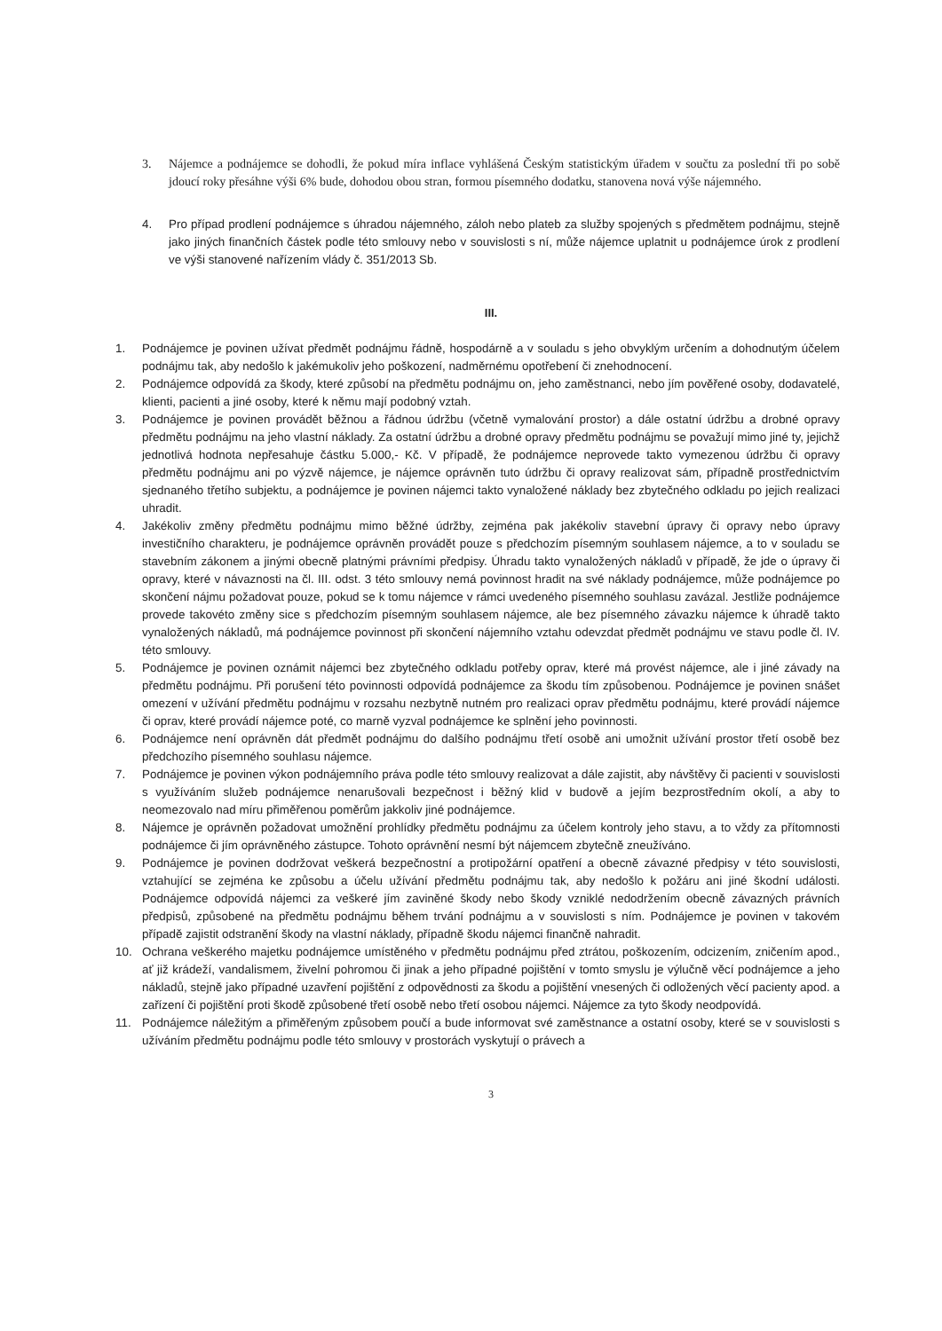3. Nájemce a podnájemce se dohodli, že pokud míra inflace vyhlášená Českým statistickým úřadem v součtu za poslední tři po sobě jdoucí roky přesáhne výši 6% bude, dohodou obou stran, formou písemného dodatku, stanovena nová výše nájemného.
4. Pro případ prodlení podnájemce s úhradou nájemného, záloh nebo plateb za služby spojených s předmětem podnájmu, stejně jako jiných finančních částek podle této smlouvy nebo v souvislosti s ní, může nájemce uplatnit u podnájemce úrok z prodlení ve výši stanovené nařízením vlády č. 351/2013 Sb.
III.
1. Podnájemce je povinen užívat předmět podnájmu řádně, hospodárně a v souladu s jeho obvyklým určením a dohodnutým účelem podnájmu tak, aby nedošlo k jakémukoliv jeho poškození, nadměrnému opotřebení či znehodnocení.
2. Podnájemce odpovídá za škody, které způsobí na předmětu podnájmu on, jeho zaměstnanci, nebo jím pověřené osoby, dodavatelé, klienti, pacienti a jiné osoby, které k němu mají podobný vztah.
3. Podnájemce je povinen provádět běžnou a řádnou údržbu (včetně vymalování prostor) a dále ostatní údržbu a drobné opravy předmětu podnájmu na jeho vlastní náklady. Za ostatní údržbu a drobné opravy předmětu podnájmu se považují mimo jiné ty, jejichž jednotlivá hodnota nepřesahuje částku 5.000,- Kč. V případě, že podnájemce neprovede takto vymezenou údržbu či opravy předmětu podnájmu ani po výzvě nájemce, je nájemce oprávněn tuto údržbu či opravy realizovat sám, případně prostřednictvím sjednaného třetího subjektu, a podnájemce je povinen nájemci takto vynaložené náklady bez zbytečného odkladu po jejich realizaci uhradit.
4. Jakékoliv změny předmětu podnájmu mimo běžné údržby, zejména pak jakékoliv stavební úpravy či opravy nebo úpravy investičního charakteru, je podnájemce oprávněn provádět pouze s předchozím písemným souhlasem nájemce, a to v souladu se stavebním zákonem a jinými obecně platnými právními předpisy. Úhradu takto vynaložených nákladů v případě, že jde o úpravy či opravy, které v návaznosti na čl. III. odst. 3 této smlouvy nemá povinnost hradit na své náklady podnájemce, může podnájemce po skončení nájmu požadovat pouze, pokud se k tomu nájemce v rámci uvedeného písemného souhlasu zavázal. Jestliže podnájemce provede takovéto změny sice s předchozím písemným souhlasem nájemce, ale bez písemného závazku nájemce k úhradě takto vynaložených nákladů, má podnájemce povinnost při skončení nájemního vztahu odevzdat předmět podnájmu ve stavu podle čl. IV. této smlouvy.
5. Podnájemce je povinen oznámit nájemci bez zbytečného odkladu potřeby oprav, které má provést nájemce, ale i jiné závady na předmětu podnájmu. Při porušení této povinnosti odpovídá podnájemce za škodu tím způsobenou. Podnájemce je povinen snášet omezení v užívání předmětu podnájmu v rozsahu nezbytně nutném pro realizaci oprav předmětu podnájmu, které provádí nájemce či oprav, které provádí nájemce poté, co marně vyzval podnájemce ke splnění jeho povinnosti.
6. Podnájemce není oprávněn dát předmět podnájmu do dalšího podnájmu třetí osobě ani umožnit užívání prostor třetí osobě bez předchozího písemného souhlasu nájemce.
7. Podnájemce je povinen výkon podnájemního práva podle této smlouvy realizovat a dále zajistit, aby návštěvy či pacienti v souvislosti s využíváním služeb podnájemce nenarušovali bezpečnost i běžný klid v budově a jejím bezprostředním okolí, a aby to neomezovalo nad míru přiměřenou poměrům jakkoliv jiné podnájemce.
8. Nájemce je oprávněn požadovat umožnění prohlídky předmětu podnájmu za účelem kontroly jeho stavu, a to vždy za přítomnosti podnájemce či jím oprávněného zástupce. Tohoto oprávnění nesmí být nájemcem zbytečně zneužíváno.
9. Podnájemce je povinen dodržovat veškerá bezpečnostní a protipožární opatření a obecně závazné předpisy v této souvislosti, vztahující se zejména ke způsobu a účelu užívání předmětu podnájmu tak, aby nedošlo k požáru ani jiné škodní události. Podnájemce odpovídá nájemci za veškeré jím zaviněné škody nebo škody vzniklé nedodržením obecně závazných právních předpisů, způsobené na předmětu podnájmu během trvání podnájmu a v souvislosti s ním. Podnájemce je povinen v takovém případě zajistit odstranění škody na vlastní náklady, případně škodu nájemci finančně nahradit.
10. Ochrana veškerého majetku podnájemce umístěného v předmětu podnájmu před ztrátou, poškozením, odcizením, zničením apod., ať již krádeží, vandalismem, živelní pohromou či jinak a jeho případné pojištění v tomto smyslu je výlučně věcí podnájemce a jeho nákladů, stejně jako případné uzavření pojištění z odpovědnosti za škodu a pojištění vnesených či odložených věcí pacienty apod. a zařízení či pojištění proti škodě způsobené třetí osobě nebo třetí osobou nájemci. Nájemce za tyto škody neodpovídá.
11. Podnájemce náležitým a přiměřeným způsobem poučí a bude informovat své zaměstnance a ostatní osoby, které se v souvislosti s užíváním předmětu podnájmu podle této smlouvy v prostorách vyskytují o právech a
3